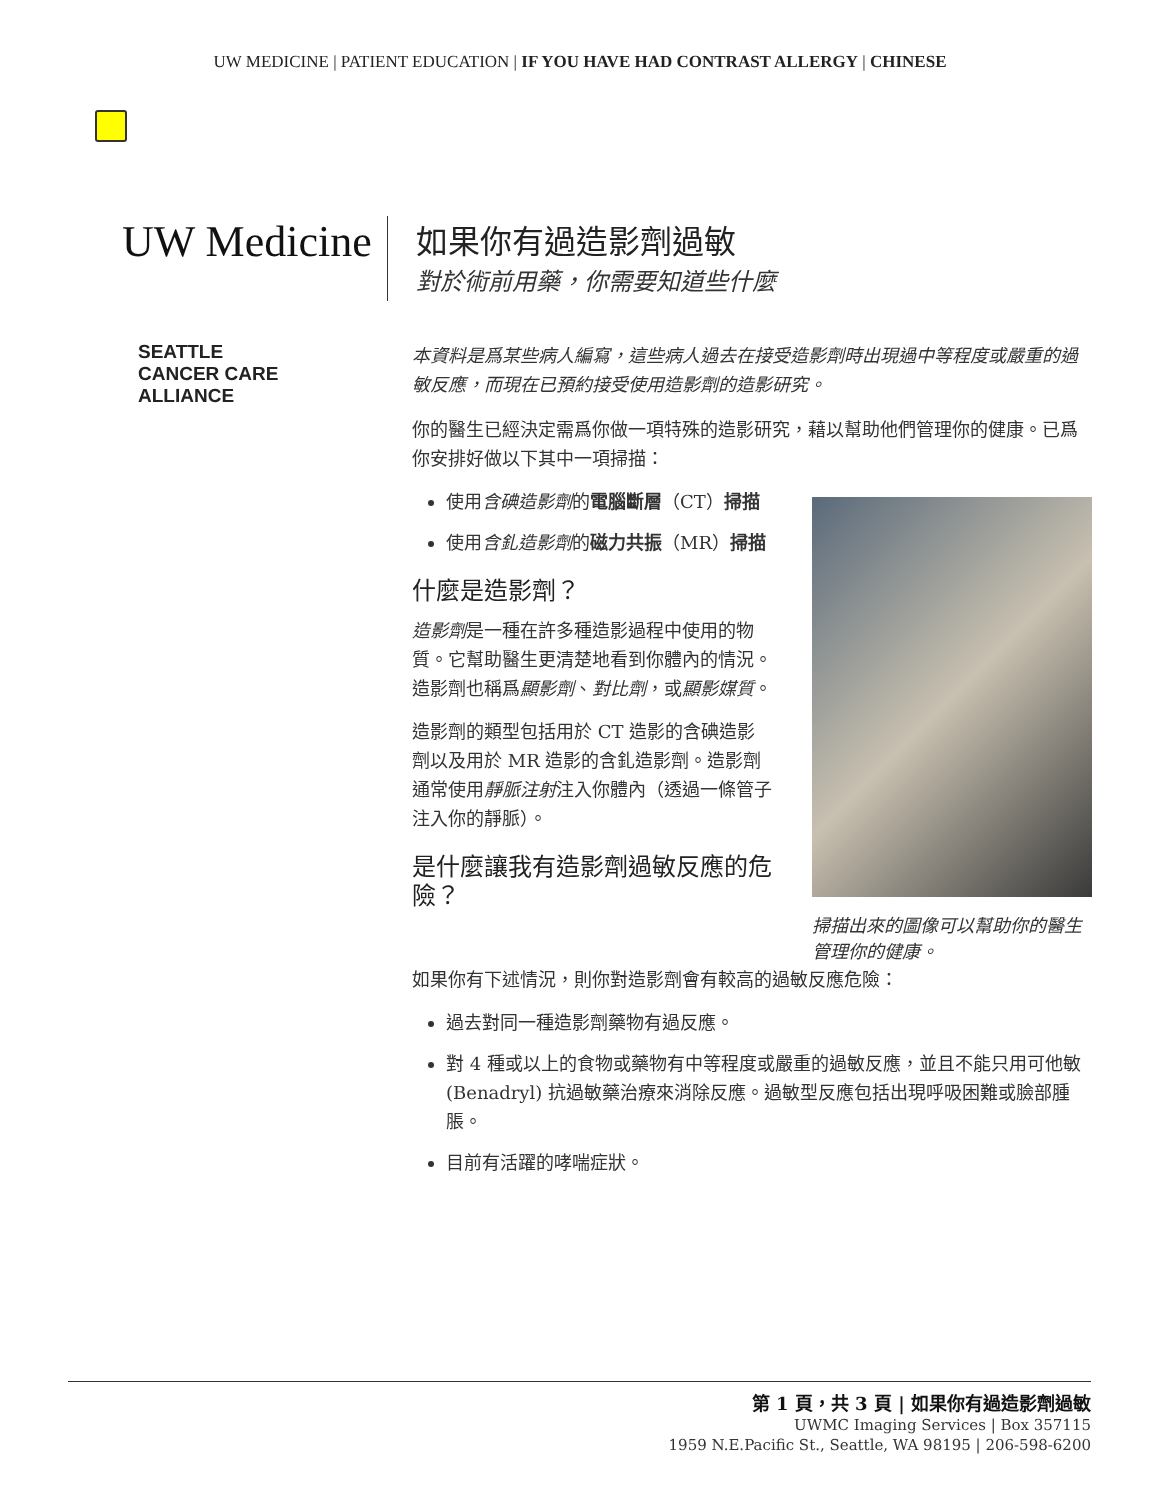UW MEDICINE | PATIENT EDUCATION | IF YOU HAVE HAD CONTRAST ALLERGY | CHINESE
UW Medicine
如果你有過造影劑過敏
對於術前用藥，你需要知道些什麼
SEATTLE
CANCER CARE
ALLIANCE
本資料是爲某些病人編寫，這些病人過去在接受造影劑時出現過中等程度或嚴重的過敏反應，而現在已預約接受使用造影劑的造影研究。
你的醫生已經決定需爲你做一項特殊的造影研究，藉以幫助他們管理你的健康。已爲你安排好做以下其中一項掃描：
使用含碘造影劑的電腦斷層（CT）掃描
使用含釓造影劑的磁力共振（MR）掃描
什麼是造影劑？
造影劑是一種在許多種造影過程中使用的物質。它幫助醫生更清楚地看到你體內的情況。造影劑也稱爲顯影劑、對比劑，或顯影媒質。
造影劑的類型包括用於 CT 造影的含碘造影劑以及用於 MR 造影的含釓造影劑。造影劑通常使用靜脈注射注入你體內（透過一條管子注入你的靜脈）。
是什麼讓我有造影劑過敏反應的危險？
掃描出來的圖像可以幫助你的醫生管理你的健康。
如果你有下述情況，則你對造影劑會有較高的過敏反應危險：
過去對同一種造影劑藥物有過反應。
對 4 種或以上的食物或藥物有中等程度或嚴重的過敏反應，並且不能只用可他敏 (Benadryl) 抗過敏藥治療來消除反應。過敏型反應包括出現呼吸困難或臉部腫脹。
目前有活躍的哮喘症狀。
第 1 頁，共 3 頁 | 如果你有過造影劑過敏
UWMC Imaging Services | Box 357115
1959 N.E.Pacific St., Seattle, WA 98195 | 206-598-6200